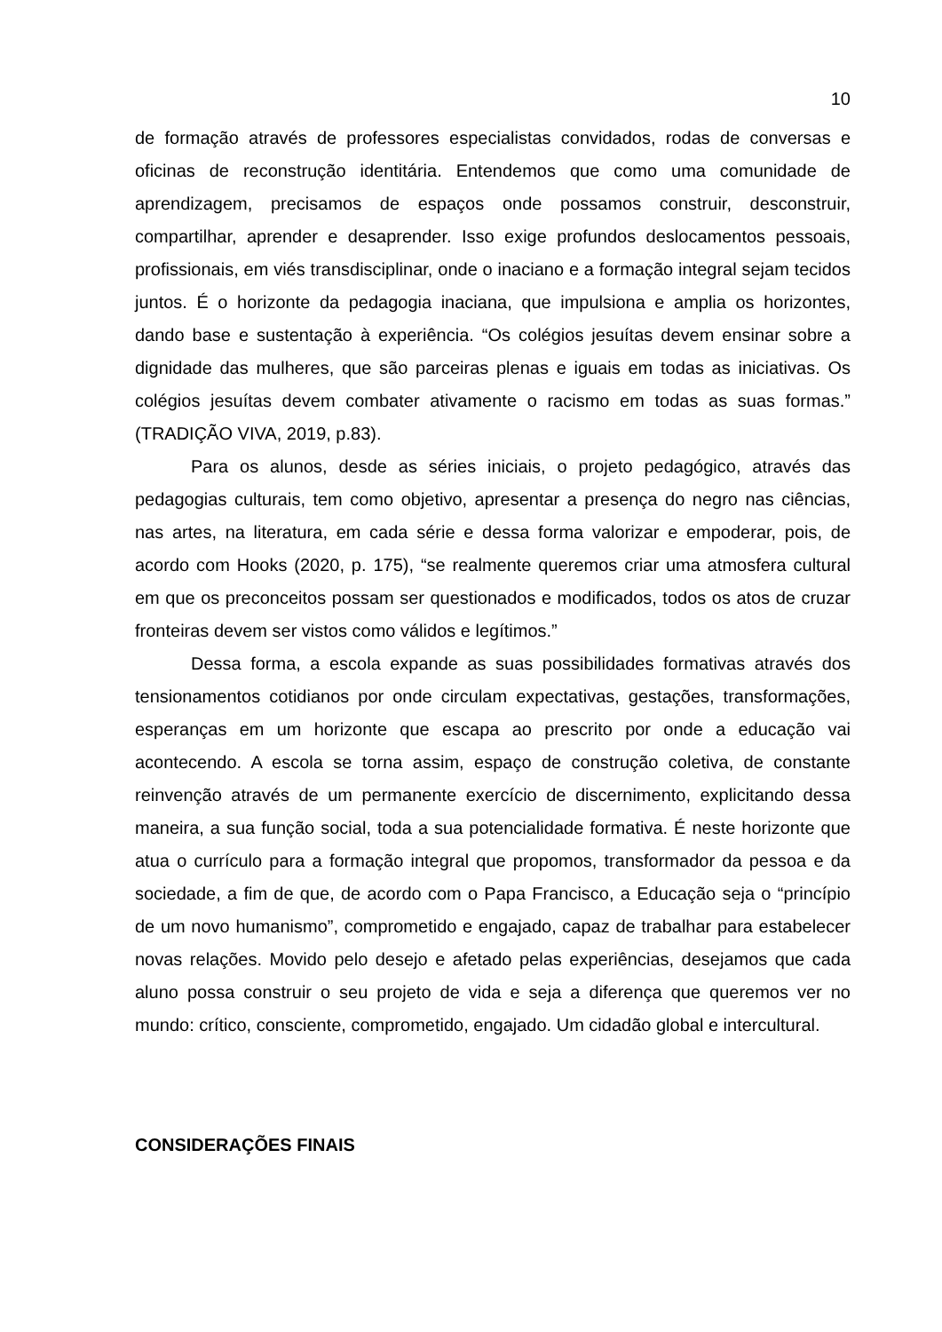10
de formação através de professores especialistas convidados, rodas de conversas e oficinas de reconstrução identitária. Entendemos que como uma comunidade de aprendizagem, precisamos de espaços onde possamos construir, desconstruir, compartilhar, aprender e desaprender. Isso exige profundos deslocamentos pessoais, profissionais, em viés transdisciplinar, onde o inaciano e a formação integral sejam tecidos juntos. É o horizonte da pedagogia inaciana, que impulsiona e amplia os horizontes, dando base e sustentação à experiência. “Os colégios jesuítas devem ensinar sobre a dignidade das mulheres, que são parceiras plenas e iguais em todas as iniciativas. Os colégios jesuítas devem combater ativamente o racismo em todas as suas formas.” (TRADIÇÃO VIVA, 2019, p.83).
Para os alunos, desde as séries iniciais, o projeto pedagógico, através das pedagogias culturais, tem como objetivo, apresentar a presença do negro nas ciências, nas artes, na literatura, em cada série e dessa forma valorizar e empoderar, pois, de acordo com Hooks (2020, p. 175), “se realmente queremos criar uma atmosfera cultural em que os preconceitos possam ser questionados e modificados, todos os atos de cruzar fronteiras devem ser vistos como válidos e legítimos.”
Dessa forma, a escola expande as suas possibilidades formativas através dos tensionamentos cotidianos por onde circulam expectativas, gestações, transformações, esperanças em um horizonte que escapa ao prescrito por onde a educação vai acontecendo. A escola se torna assim, espaço de construção coletiva, de constante reinvenção através de um permanente exercício de discernimento, explicitando dessa maneira, a sua função social, toda a sua potencialidade formativa. É neste horizonte que atua o currículo para a formação integral que propomos, transformador da pessoa e da sociedade, a fim de que, de acordo com o Papa Francisco, a Educação seja o “princípio de um novo humanismo”, comprometido e engajado, capaz de trabalhar para estabelecer novas relações. Movido pelo desejo e afetado pelas experiências, desejamos que cada aluno possa construir o seu projeto de vida e seja a diferença que queremos ver no mundo: crítico, consciente, comprometido, engajado. Um cidadão global e intercultural.
CONSIDERAÇÕES FINAIS